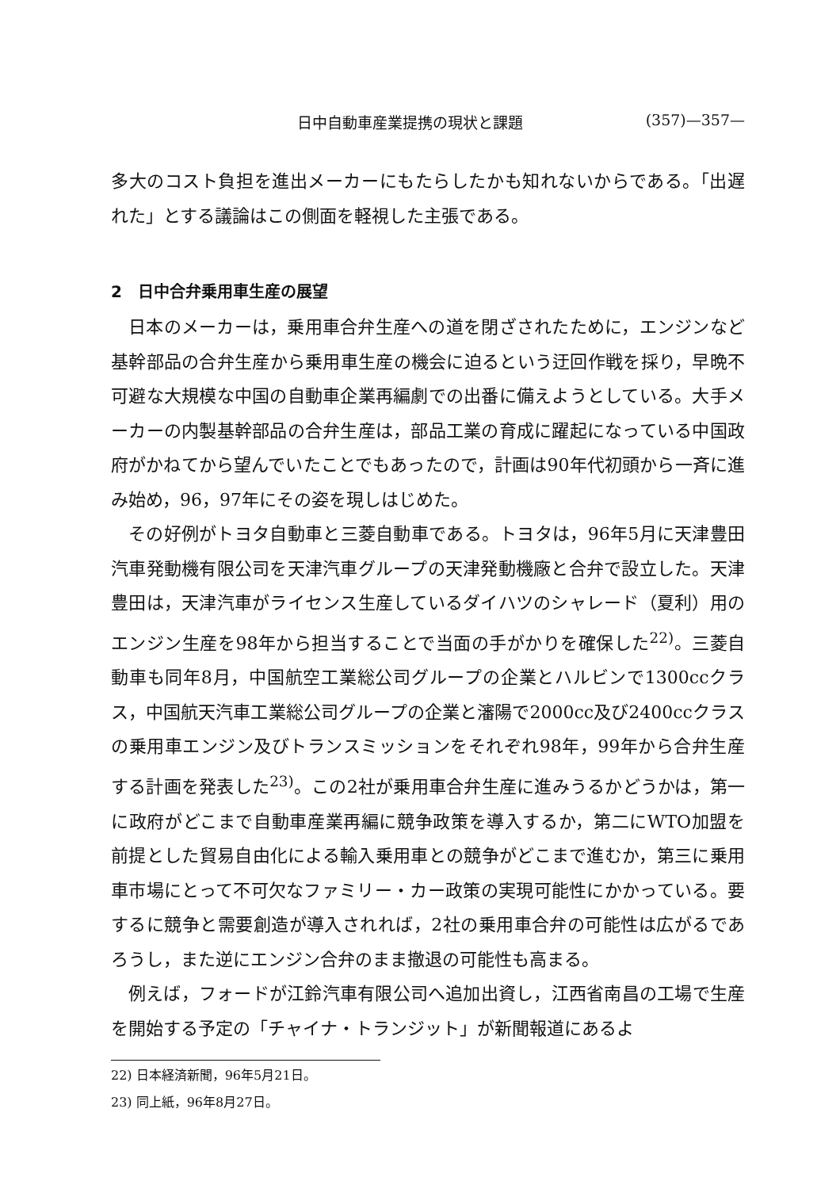日中自動車産業提携の現状と課題 (357)—357—
多大のコスト負担を進出メーカーにもたらしたかも知れないからである。「出遅れた」とする議論はこの側面を軽視した主張である。
2　日中合弁乗用車生産の展望
日本のメーカーは，乗用車合弁生産への道を閉ざされたために，エンジンなど基幹部品の合弁生産から乗用車生産の機会に迫るという迂回作戦を採り，早晩不可避な大規模な中国の自動車企業再編劇での出番に備えようとしている。大手メーカーの内製基幹部品の合弁生産は，部品工業の育成に躍起になっている中国政府がかねてから望んでいたことでもあったので，計画は90年代初頭から一斉に進み始め，96，97年にその姿を現しはじめた。
その好例がトヨタ自動車と三菱自動車である。トヨタは，96年5月に天津豊田汽車発動機有限公司を天津汽車グループの天津発動機廠と合弁で設立した。天津豊田は，天津汽車がライセンス生産しているダイハツのシャレード（夏利）用のエンジン生産を98年から担当することで当面の手がかりを確保した<sup>22)</sup>。三菱自動車も同年8月，中国航空工業総公司グループの企業とハルビンで1300ccクラス，中国航天汽車工業総公司グループの企業と瀋陽で2000cc及び2400ccクラスの乗用車エンジン及びトランスミッションをそれぞれ98年，99年から合弁生産する計画を発表した<sup>23)</sup>。この2社が乗用車合弁生産に進みうるかどうかは，第一に政府がどこまで自動車産業再編に競争政策を導入するか，第二にWTO加盟を前提とした貿易自由化による輸入乗用車との競争がどこまで進むか，第三に乗用車市場にとって不可欠なファミリー・カー政策の実現可能性にかかっている。要するに競争と需要創造が導入されれば，2社の乗用車合弁の可能性は広がるであろうし，また逆にエンジン合弁のまま撤退の可能性も高まる。
例えば，フォードが江鈴汽車有限公司へ追加出資し，江西省南昌の工場で生産を開始する予定の「チャイナ・トランジット」が新聞報道にあるよ
22) 日本経済新聞，96年5月21日。
23) 同上紙，96年8月27日。